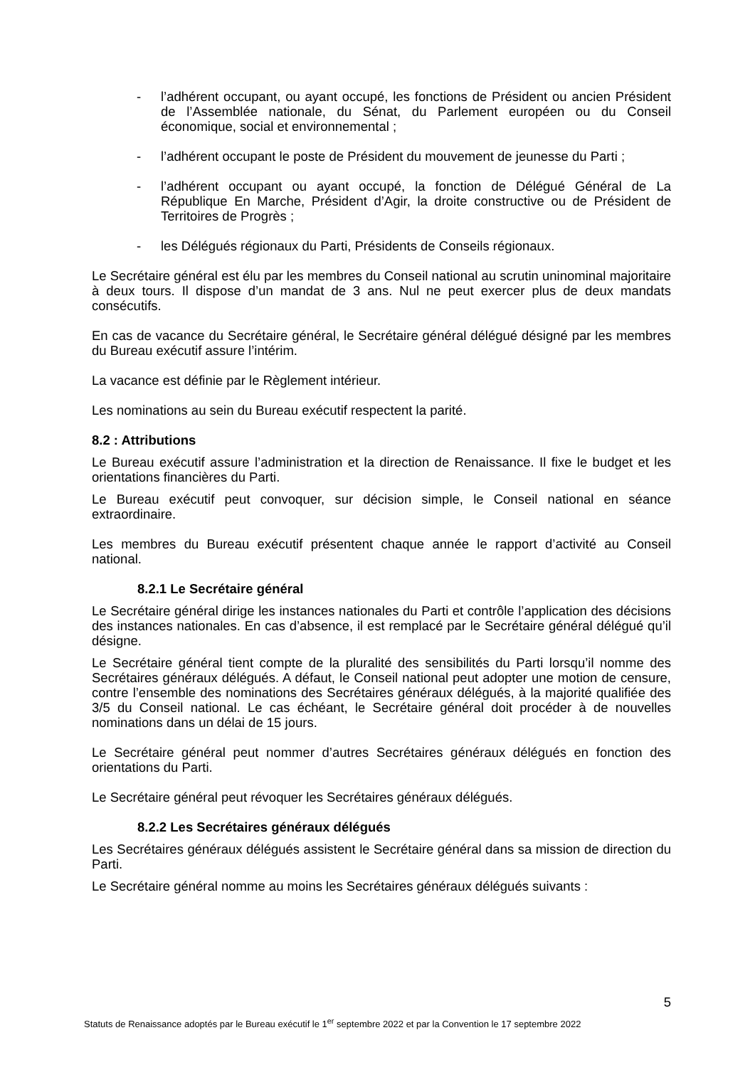- l’adhérent occupant, ou ayant occupé, les fonctions de Président ou ancien Président de l’Assemblée nationale, du Sénat, du Parlement européen ou du Conseil économique, social et environnemental ;
- l’adhérent occupant le poste de Président du mouvement de jeunesse du Parti ;
- l’adhérent occupant ou ayant occupé, la fonction de Délégué Général de La République En Marche, Président d’Agir, la droite constructive ou de Président de Territoires de Progrès ;
- les Délégués régionaux du Parti, Présidents de Conseils régionaux.
Le Secrétaire général est élu par les membres du Conseil national au scrutin uninominal majoritaire à deux tours. Il dispose d’un mandat de 3 ans. Nul ne peut exercer plus de deux mandats consécutifs.
En cas de vacance du Secrétaire général, le Secrétaire général délégué désigné par les membres du Bureau exécutif assure l’intérim.
La vacance est définie par le Règlement intérieur.
Les nominations au sein du Bureau exécutif respectent la parité.
8.2 : Attributions
Le Bureau exécutif assure l’administration et la direction de Renaissance. Il fixe le budget et les orientations financières du Parti.
Le Bureau exécutif peut convoquer, sur décision simple, le Conseil national en séance extraordinaire.
Les membres du Bureau exécutif présentent chaque année le rapport d’activité au Conseil national.
8.2.1 Le Secrétaire général
Le Secrétaire général dirige les instances nationales du Parti et contrôle l’application des décisions des instances nationales. En cas d’absence, il est remplacé par le Secrétaire général délégué qu’il désigne.
Le Secrétaire général tient compte de la pluralité des sensibilités du Parti lorsqu’il nomme des Secrétaires généraux délégués. A défaut, le Conseil national peut adopter une motion de censure, contre l’ensemble des nominations des Secrétaires généraux délégués, à la majorité qualifiée des 3/5 du Conseil national. Le cas échéant, le Secrétaire général doit procéder à de nouvelles nominations dans un délai de 15 jours.
Le Secrétaire général peut nommer d’autres Secrétaires généraux délégués en fonction des orientations du Parti.
Le Secrétaire général peut révoquer les Secrétaires généraux délégués.
8.2.2 Les Secrétaires généraux délégués
Les Secrétaires généraux délégués assistent le Secrétaire général dans sa mission de direction du Parti.
Le Secrétaire général nomme au moins les Secrétaires généraux délégués suivants :
5
Statuts de Renaissance adoptés par le Bureau exécutif le 1<sup>er</sup> septembre 2022 et par la Convention le 17 septembre 2022